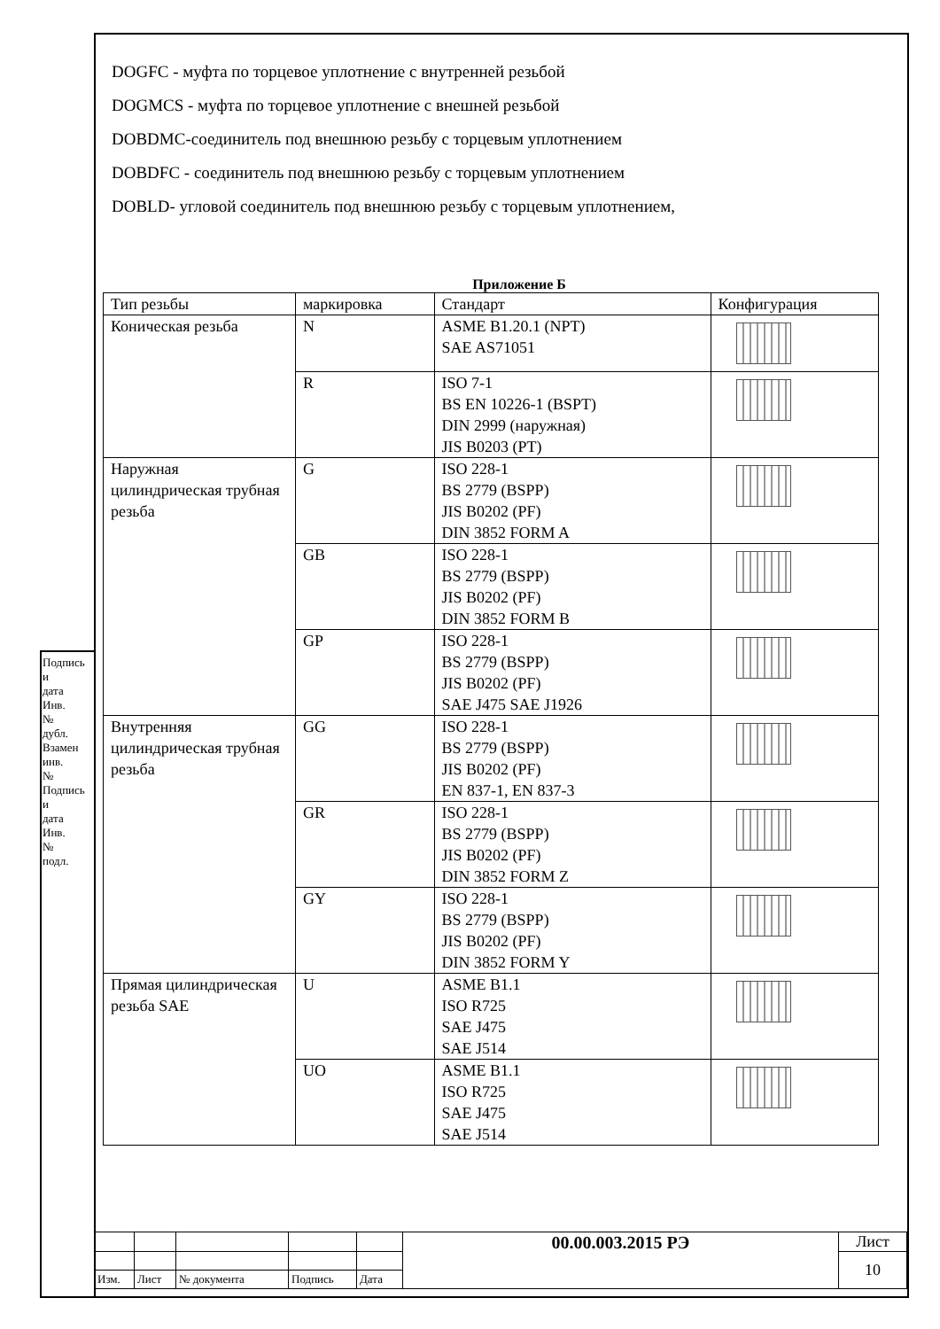DOGFC - муфта по торцевое уплотнение с внутренней резьбой
DOGMCS - муфта по торцевое уплотнение с внешней резьбой
DOBDMC-соединитель под внешнюю резьбу с торцевым уплотнением
DOBDFC - соединитель под внешнюю резьбу с торцевым уплотнением
DOBLD- угловой соединитель под внешнюю резьбу с торцевым уплотнением,
Приложение Б
| Тип резьбы | маркировка | Стандарт | Конфигурация |
| --- | --- | --- | --- |
| Коническая резьба | N | ASME B1.20.1 (NPT) SAE AS71051 | |
| | R | ISO 7-1 BS EN 10226-1 (BSPT) DIN 2999 (наружная) JIS B0203 (PT) | |
| Наружная цилиндрическая трубная резьба | G | ISO 228-1 BS 2779 (BSPP) JIS B0202 (PF) DIN 3852 FORM A | |
| | GB | ISO 228-1 BS 2779 (BSPP) JIS B0202 (PF) DIN 3852 FORM B | |
| | GP | ISO 228-1 BS 2779 (BSPP) JIS B0202 (PF) SAE J475 SAE J1926 | |
| Внутренняя цилиндрическая трубная резьба | GG | ISO 228-1 BS 2779 (BSPP) JIS B0202 (PF) EN 837-1, EN 837-3 | |
| | GR | ISO 228-1 BS 2779 (BSPP) JIS B0202 (PF) DIN 3852 FORM Z | |
| | GY | ISO 228-1 BS 2779 (BSPP) JIS B0202 (PF) DIN 3852 FORM Y | |
| Прямая цилиндрическая резьба SAE | U | ASME B1.1 ISO R725 SAE J475 SAE J514 | |
| | UO | ASME B1.1 ISO R725 SAE J475 SAE J514 | |
| | | | | | 00.00.003.2015 РЭ | Лист |
| | | | | | | 10 |
| Изм. | Лист | № документа | Подпись | Дата | | |
Подпись и дата
Инв. № дубл.
Взамен инв.№
Подпись и дата
Инв. № подл.